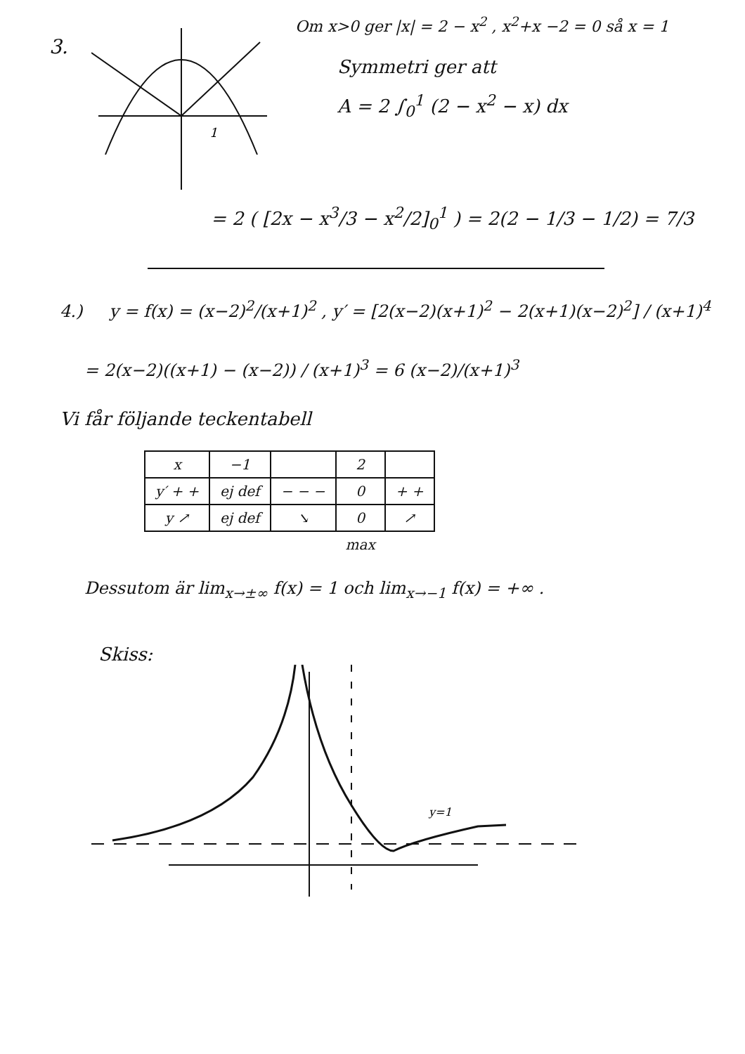3.
1
Om x>0 ger |x| = 2 − x<sup>2</sup> , x<sup>2</sup>+x −2 = 0 så x = 1
Symmetri ger att
A = 2 ∫<sub>0</sub><sup>1</sup> (2 − x<sup>2</sup> − x) dx
= 2 ( [2x − x<sup>3</sup>/3 − x<sup>2</sup>/2]<sub>0</sub><sup>1</sup> ) = 2(2 − 1/3 − 1/2) = 7/3
4.) y = f(x) = (x−2)<sup>2</sup>/(x+1)<sup>2</sup> , y′ = [2(x−2)(x+1)<sup>2</sup> − 2(x+1)(x−2)<sup>2</sup>] / (x+1)<sup>4</sup>
= 2(x−2)((x+1) − (x−2)) / (x+1)<sup>3</sup> = 6 (x−2)/(x+1)<sup>3</sup>
Vi får följande teckentabell
| x | −1 | | 2 | |
| --- | --- | --- | --- | --- |
| y′ + + | ej def | − − − | 0 | + + |
| y ↗ | ej def | ↘ | 0 | ↗ |
| | | | max | |
Dessutom är lim<sub>x→±∞</sub> f(x) = 1 och lim<sub>x→−1</sub> f(x) = +∞ .
Skiss:
y=1